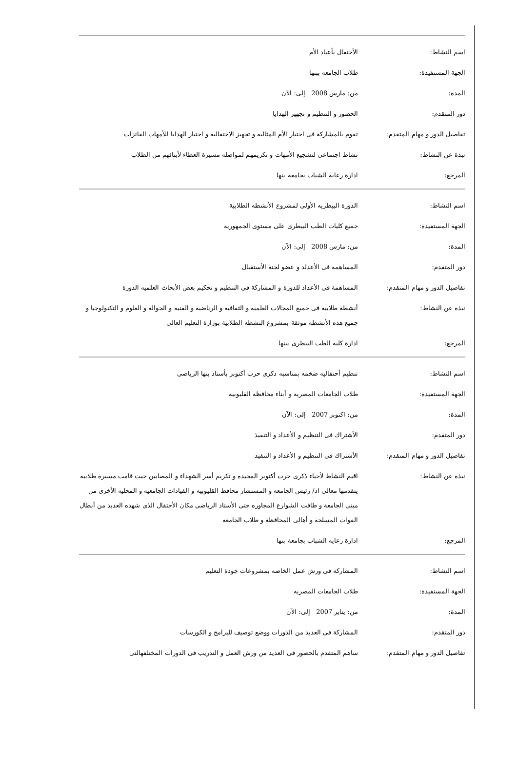| اسم النشاط: | الأحتفال بأعياد الأم |
| الجهة المستفيدة: | طلاب الجامعه ببنها |
| المدة: | من: مارس 2008 إلى: الآن |
| دور المتقدم: | الحضور و التنظيم و تجهيز الهدايا |
| تفاصيل الدور و مهام المتقدم: | تقوم بالمشاركة فى اختيار الأم المثاليه و تجهيز الاحتفاليه و اختيار الهدايا للأمهات الفائزات |
| نبذة عن النشاط: | نشاط اجتماعى لتشجيع الأمهات و تكريمهم لمواصله مسيرة العطاء لأبنائهم من الطلاب |
| المرجع: | ادارة رعايه الشباب بجامعة بنها |
| اسم النشاط: | الدورة البيطريه الأولى لمشروع الأنشطه الطلابية |
| الجهة المستفيدة: | جميع كليات الطب البيطرى على مستوى الجمهوريه |
| المدة: | من: مارس 2008 إلى: الآن |
| دور المتقدم: | المساهمه فى الأعدلد و عضو لجنة الأستقبال |
| تفاصيل الدور و مهام المتقدم: | المساهمة فى الأعداد للدورة و المشاركة فى التنظيم و تحكيم بعض الأبحاث العلميه الدورة |
| نبذة عن النشاط: | أنشطة طلابيه فى جميع المجالات العلميه و الثقافيه و الرياضيه و الفنيه و الجواله و العلوم و التكنولوجيا و جميع هذه الأنشطه موثقة بمشروع النشطه الطلابية بوزارة التعليم العالى |
| المرجع: | ادارة كليه الطب البيطرى ببنها |
| اسم النشاط: | تنظيم أحتفاليه ضخمه بمناسبه ذكرى حرب أكتوبر بأستاد بنها الرياضى |
| الجهة المستفيدة: | طلاب الجامعات المصريه و أبناء محافظة القليوبيه |
| المدة: | من: اكتوبر 2007 إلى: الآن |
| دور المتقدم: | الأشتراك فى التنظيم و الأعداد و التنفيذ |
| تفاصيل الدور و مهام المتقدم: | الأشتراك فى التنظيم و الأعداد و التنفيذ |
| نبذة عن النشاط: | اقيم النشاط لأحياء ذكرى حرب أكتوبر المجيده و تكريم أسر الشهداء و المصابين حيث قامت مسيرة طلابيه يتقدمها معالى اد/ رئيس الجامعه و المستشار محافظ القليوبيه و القيادات الجامعيه و المحليه الأخرى من مبنى الجامعة و طافت الشوارع المجاوره حتى الأستاد الرياضى مكان الأحتفال الذى شهده العديد من أبطال القوات المسلحة و أهالى المحافظة و طلاب الجامعه |
| المرجع: | ادارة رعايه الشباب بجامعة بنها |
| اسم النشاط: | المشاركه فى ورش عمل الخاصه بمشروعات جودة التعليم |
| الجهة المستفيدة: | طلاب الجامعات المصريه |
| المدة: | من: يناير 2007 إلى: الآن |
| دور المتقدم: | المشاركة فى العديد من الدورات ووضع توصيف للبرامج و الكورسات |
| تفاصيل الدور و مهام المتقدم: | ساهم المتقدم بالحضور فى العديد من ورش العمل و التدريب فى الدورات المختلفهالتى |